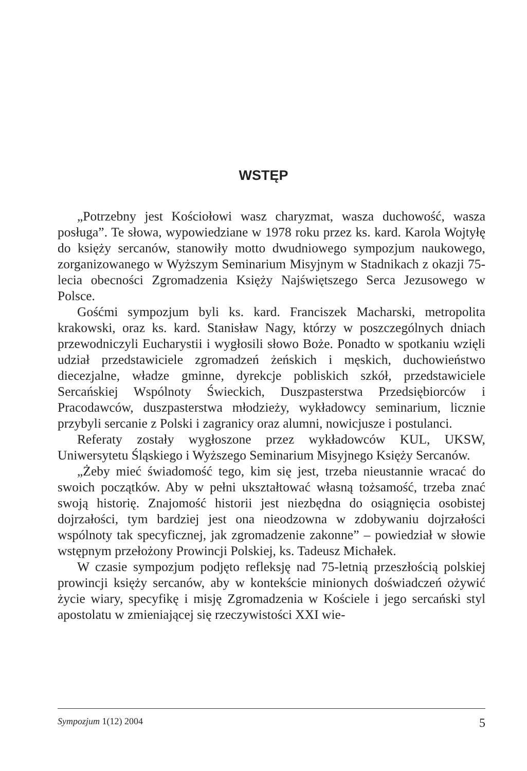WSTĘP
„Potrzebny jest Kościołowi wasz charyzmat, wasza duchowość, wasza posługa”. Te słowa, wypowiedziane w 1978 roku przez ks. kard. Karola Wojtyłę do księży sercanów, stanowiły motto dwudniowego sympozjum naukowego, zorganizowanego w Wyższym Seminarium Misyjnym w Stadnikach z okazji 75-lecia obecności Zgromadzenia Księży Najświętszego Serca Jezusowego w Polsce.
Gośćmi sympozjum byli ks. kard. Franciszek Macharski, metropolita krakowski, oraz ks. kard. Stanisław Nagy, którzy w poszczególnych dniach przewodniczyli Eucharystii i wygłosili słowo Boże. Ponadto w spotkaniu wzięli udział przedstawiciele zgromadzeń żeńskich i męskich, duchowieństwo diecezjalne, władze gminne, dyrekcje pobliskich szkół, przedstawiciele Sercańskiej Wspólnoty Świeckich, Duszpasterstwa Przedsiębiorców i Pracodawców, duszpasterstwa młodzieży, wykładowcy seminarium, licznie przybyli sercanie z Polski i zagranicy oraz alumni, nowicjusze i postulanci.
Referaty zostały wygłoszone przez wykładowców KUL, UKSW, Uniwersytetu Śląskiego i Wyższego Seminarium Misyjnego Księży Sercanów.
„Żeby mieć świadomość tego, kim się jest, trzeba nieustannie wracać do swoich początków. Aby w pełni ukształtować własną tożsamość, trzeba znać swoją historię. Znajomość historii jest niezbędna do osiągnięcia osobistej dojrzałości, tym bardziej jest ona nieodzowna w zdobywaniu dojrzałości wspólnoty tak specyficznej, jak zgromadzenie zakonne” – powiedział w słowie wstępnym przełożony Prowincji Polskiej, ks. Tadeusz Michałek.
W czasie sympozjum podjęto refleksję nad 75-letnią przeszłością polskiej prowincji księży sercanów, aby w kontekście minionych doświadczeń ożywić życie wiary, specyfikę i misję Zgromadzenia w Kościele i jego sercański styl apostolatu w zmieniającej się rzeczywistości XXI wie-
Sympozjum 1(12) 2004 5